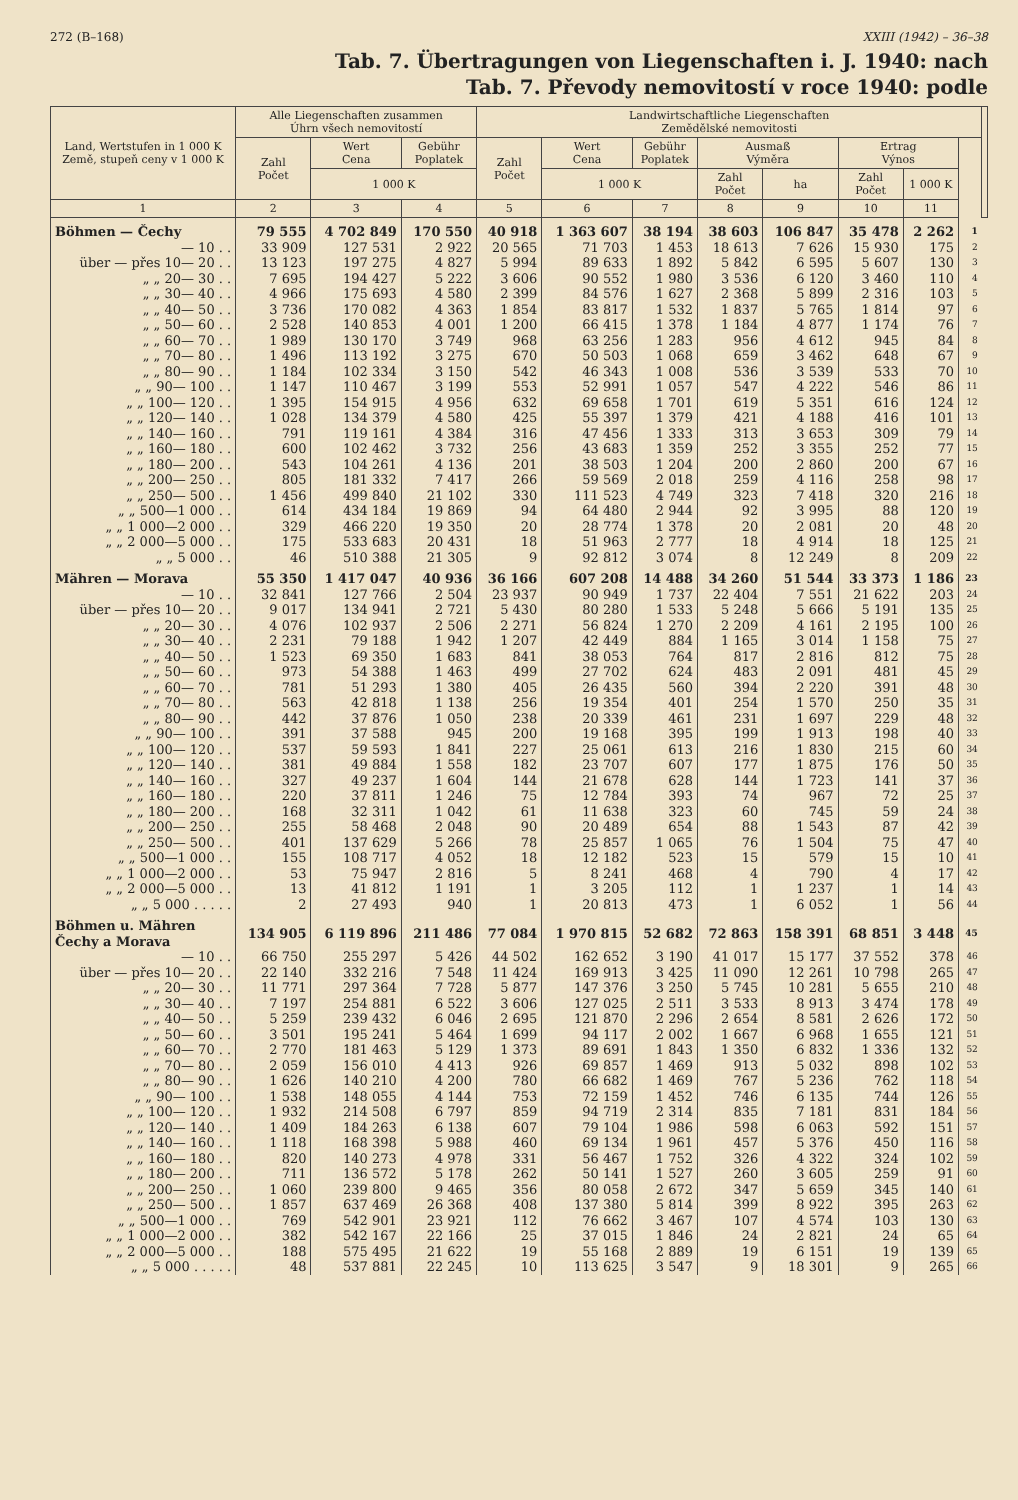272 (B–168) XXIII (1942) – 36–38
Tab. 7. Übertragungen von Liegenschaften i. J. 1940: nach
Tab. 7. Převody nemovitostí v roce 1940: podle
| Land, Wertstufen in 1 000 K Země, stupeň ceny v 1 000 K | Alle Liegenschaften zusammen Úhrn všech nemovitostí | | | Landwirtschaftliche Liegenschaften Zemědělské nemovitosti | | | | | | | | |
| --- | --- | --- | --- | --- | --- | --- | --- | --- | --- | --- | --- | --- |
| | Zahl Počet | Wert Cena | Gebühr Poplatek | Zahl Počet | Wert Cena | Gebühr Poplatek | Ausmaß Výměra | | Ertrag Výnos | | | |
| | | 1 000 K | | | 1 000 K | | Zahl Počet | ha | Zahl Počet | 1 000 K | | |
| 1 | 2 | 3 | 4 | 5 | 6 | 7 | 8 | 9 | 10 | 11 | | |
| Böhmen — Čechy | 79 555 | 4 702 849 | 170 550 | 40 918 | 1 363 607 | 38 194 | 38 603 | 106 847 | 35 478 | 2 262 | 1 | |
| — 10 . . | 33 909 | 127 531 | 2 922 | 20 565 | 71 703 | 1 453 | 18 613 | 7 626 | 15 930 | 175 | 2 | |
| über — přes 10— 20 . . | 13 123 | 197 275 | 4 827 | 5 994 | 89 633 | 1 892 | 5 842 | 6 595 | 5 607 | 130 | 3 | |
| „ „ 20— 30 . . | 7 695 | 194 427 | 5 222 | 3 606 | 90 552 | 1 980 | 3 536 | 6 120 | 3 460 | 110 | 4 | |
| „ „ 30— 40 . . | 4 966 | 175 693 | 4 580 | 2 399 | 84 576 | 1 627 | 2 368 | 5 899 | 2 316 | 103 | 5 | |
| „ „ 40— 50 . . | 3 736 | 170 082 | 4 363 | 1 854 | 83 817 | 1 532 | 1 837 | 5 765 | 1 814 | 97 | 6 | |
| „ „ 50— 60 . . | 2 528 | 140 853 | 4 001 | 1 200 | 66 415 | 1 378 | 1 184 | 4 877 | 1 174 | 76 | 7 | |
| „ „ 60— 70 . . | 1 989 | 130 170 | 3 749 | 968 | 63 256 | 1 283 | 956 | 4 612 | 945 | 84 | 8 | |
| „ „ 70— 80 . . | 1 496 | 113 192 | 3 275 | 670 | 50 503 | 1 068 | 659 | 3 462 | 648 | 67 | 9 | |
| „ „ 80— 90 . . | 1 184 | 102 334 | 3 150 | 542 | 46 343 | 1 008 | 536 | 3 539 | 533 | 70 | 10 | |
| „ „ 90— 100 . . | 1 147 | 110 467 | 3 199 | 553 | 52 991 | 1 057 | 547 | 4 222 | 546 | 86 | 11 | |
| „ „ 100— 120 . . | 1 395 | 154 915 | 4 956 | 632 | 69 658 | 1 701 | 619 | 5 351 | 616 | 124 | 12 | |
| „ „ 120— 140 . . | 1 028 | 134 379 | 4 580 | 425 | 55 397 | 1 379 | 421 | 4 188 | 416 | 101 | 13 | |
| „ „ 140— 160 . . | 791 | 119 161 | 4 384 | 316 | 47 456 | 1 333 | 313 | 3 653 | 309 | 79 | 14 | |
| „ „ 160— 180 . . | 600 | 102 462 | 3 732 | 256 | 43 683 | 1 359 | 252 | 3 355 | 252 | 77 | 15 | |
| „ „ 180— 200 . . | 543 | 104 261 | 4 136 | 201 | 38 503 | 1 204 | 200 | 2 860 | 200 | 67 | 16 | |
| „ „ 200— 250 . . | 805 | 181 332 | 7 417 | 266 | 59 569 | 2 018 | 259 | 4 116 | 258 | 98 | 17 | |
| „ „ 250— 500 . . | 1 456 | 499 840 | 21 102 | 330 | 111 523 | 4 749 | 323 | 7 418 | 320 | 216 | 18 | |
| „ „ 500—1 000 . . | 614 | 434 184 | 19 869 | 94 | 64 480 | 2 944 | 92 | 3 995 | 88 | 120 | 19 | |
| „ „ 1 000—2 000 . . | 329 | 466 220 | 19 350 | 20 | 28 774 | 1 378 | 20 | 2 081 | 20 | 48 | 20 | |
| „ „ 2 000—5 000 . . | 175 | 533 683 | 20 431 | 18 | 51 963 | 2 777 | 18 | 4 914 | 18 | 125 | 21 | |
| „ „ 5 000 . . | 46 | 510 388 | 21 305 | 9 | 92 812 | 3 074 | 8 | 12 249 | 8 | 209 | 22 | |
| Mähren — Morava | 55 350 | 1 417 047 | 40 936 | 36 166 | 607 208 | 14 488 | 34 260 | 51 544 | 33 373 | 1 186 | 23 | |
| — 10 . . | 32 841 | 127 766 | 2 504 | 23 937 | 90 949 | 1 737 | 22 404 | 7 551 | 21 622 | 203 | 24 | |
| über — přes 10— 20 . . | 9 017 | 134 941 | 2 721 | 5 430 | 80 280 | 1 533 | 5 248 | 5 666 | 5 191 | 135 | 25 | |
| „ „ 20— 30 . . | 4 076 | 102 937 | 2 506 | 2 271 | 56 824 | 1 270 | 2 209 | 4 161 | 2 195 | 100 | 26 | |
| „ „ 30— 40 . . | 2 231 | 79 188 | 1 942 | 1 207 | 42 449 | 884 | 1 165 | 3 014 | 1 158 | 75 | 27 | |
| „ „ 40— 50 . . | 1 523 | 69 350 | 1 683 | 841 | 38 053 | 764 | 817 | 2 816 | 812 | 75 | 28 | |
| „ „ 50— 60 . . | 973 | 54 388 | 1 463 | 499 | 27 702 | 624 | 483 | 2 091 | 481 | 45 | 29 | |
| „ „ 60— 70 . . | 781 | 51 293 | 1 380 | 405 | 26 435 | 560 | 394 | 2 220 | 391 | 48 | 30 | |
| „ „ 70— 80 . . | 563 | 42 818 | 1 138 | 256 | 19 354 | 401 | 254 | 1 570 | 250 | 35 | 31 | |
| „ „ 80— 90 . . | 442 | 37 876 | 1 050 | 238 | 20 339 | 461 | 231 | 1 697 | 229 | 48 | 32 | |
| „ „ 90— 100 . . | 391 | 37 588 | 945 | 200 | 19 168 | 395 | 199 | 1 913 | 198 | 40 | 33 | |
| „ „ 100— 120 . . | 537 | 59 593 | 1 841 | 227 | 25 061 | 613 | 216 | 1 830 | 215 | 60 | 34 | |
| „ „ 120— 140 . . | 381 | 49 884 | 1 558 | 182 | 23 707 | 607 | 177 | 1 875 | 176 | 50 | 35 | |
| „ „ 140— 160 . . | 327 | 49 237 | 1 604 | 144 | 21 678 | 628 | 144 | 1 723 | 141 | 37 | 36 | |
| „ „ 160— 180 . . | 220 | 37 811 | 1 246 | 75 | 12 784 | 393 | 74 | 967 | 72 | 25 | 37 | |
| „ „ 180— 200 . . | 168 | 32 311 | 1 042 | 61 | 11 638 | 323 | 60 | 745 | 59 | 24 | 38 | |
| „ „ 200— 250 . . | 255 | 58 468 | 2 048 | 90 | 20 489 | 654 | 88 | 1 543 | 87 | 42 | 39 | |
| „ „ 250— 500 . . | 401 | 137 629 | 5 266 | 78 | 25 857 | 1 065 | 76 | 1 504 | 75 | 47 | 40 | |
| „ „ 500—1 000 . . | 155 | 108 717 | 4 052 | 18 | 12 182 | 523 | 15 | 579 | 15 | 10 | 41 | |
| „ „ 1 000—2 000 . . | 53 | 75 947 | 2 816 | 5 | 8 241 | 468 | 4 | 790 | 4 | 17 | 42 | |
| „ „ 2 000—5 000 . . | 13 | 41 812 | 1 191 | 1 | 3 205 | 112 | 1 | 1 237 | 1 | 14 | 43 | |
| „ „ 5 000 . . . . . | 2 | 27 493 | 940 | 1 | 20 813 | 473 | 1 | 6 052 | 1 | 56 | 44 | |
| Böhmen u. Mähren Čechy a Morava | 134 905 | 6 119 896 | 211 486 | 77 084 | 1 970 815 | 52 682 | 72 863 | 158 391 | 68 851 | 3 448 | 45 | |
| — 10 . . | 66 750 | 255 297 | 5 426 | 44 502 | 162 652 | 3 190 | 41 017 | 15 177 | 37 552 | 378 | 46 | |
| über — přes 10— 20 . . | 22 140 | 332 216 | 7 548 | 11 424 | 169 913 | 3 425 | 11 090 | 12 261 | 10 798 | 265 | 47 | |
| „ „ 20— 30 . . | 11 771 | 297 364 | 7 728 | 5 877 | 147 376 | 3 250 | 5 745 | 10 281 | 5 655 | 210 | 48 | |
| „ „ 30— 40 . . | 7 197 | 254 881 | 6 522 | 3 606 | 127 025 | 2 511 | 3 533 | 8 913 | 3 474 | 178 | 49 | |
| „ „ 40— 50 . . | 5 259 | 239 432 | 6 046 | 2 695 | 121 870 | 2 296 | 2 654 | 8 581 | 2 626 | 172 | 50 | |
| „ „ 50— 60 . . | 3 501 | 195 241 | 5 464 | 1 699 | 94 117 | 2 002 | 1 667 | 6 968 | 1 655 | 121 | 51 | |
| „ „ 60— 70 . . | 2 770 | 181 463 | 5 129 | 1 373 | 89 691 | 1 843 | 1 350 | 6 832 | 1 336 | 132 | 52 | |
| „ „ 70— 80 . . | 2 059 | 156 010 | 4 413 | 926 | 69 857 | 1 469 | 913 | 5 032 | 898 | 102 | 53 | |
| „ „ 80— 90 . . | 1 626 | 140 210 | 4 200 | 780 | 66 682 | 1 469 | 767 | 5 236 | 762 | 118 | 54 | |
| „ „ 90— 100 . . | 1 538 | 148 055 | 4 144 | 753 | 72 159 | 1 452 | 746 | 6 135 | 744 | 126 | 55 | |
| „ „ 100— 120 . . | 1 932 | 214 508 | 6 797 | 859 | 94 719 | 2 314 | 835 | 7 181 | 831 | 184 | 56 | |
| „ „ 120— 140 . . | 1 409 | 184 263 | 6 138 | 607 | 79 104 | 1 986 | 598 | 6 063 | 592 | 151 | 57 | |
| „ „ 140— 160 . . | 1 118 | 168 398 | 5 988 | 460 | 69 134 | 1 961 | 457 | 5 376 | 450 | 116 | 58 | |
| „ „ 160— 180 . . | 820 | 140 273 | 4 978 | 331 | 56 467 | 1 752 | 326 | 4 322 | 324 | 102 | 59 | |
| „ „ 180— 200 . . | 711 | 136 572 | 5 178 | 262 | 50 141 | 1 527 | 260 | 3 605 | 259 | 91 | 60 | |
| „ „ 200— 250 . . | 1 060 | 239 800 | 9 465 | 356 | 80 058 | 2 672 | 347 | 5 659 | 345 | 140 | 61 | |
| „ „ 250— 500 . . | 1 857 | 637 469 | 26 368 | 408 | 137 380 | 5 814 | 399 | 8 922 | 395 | 263 | 62 | |
| „ „ 500—1 000 . . | 769 | 542 901 | 23 921 | 112 | 76 662 | 3 467 | 107 | 4 574 | 103 | 130 | 63 | |
| „ „ 1 000—2 000 . . | 382 | 542 167 | 22 166 | 25 | 37 015 | 1 846 | 24 | 2 821 | 24 | 65 | 64 | |
| „ „ 2 000—5 000 . . | 188 | 575 495 | 21 622 | 19 | 55 168 | 2 889 | 19 | 6 151 | 19 | 139 | 65 | |
| „ „ 5 000 . . . . . | 48 | 537 881 | 22 245 | 10 | 113 625 | 3 547 | 9 | 18 301 | 9 | 265 | 66 | |